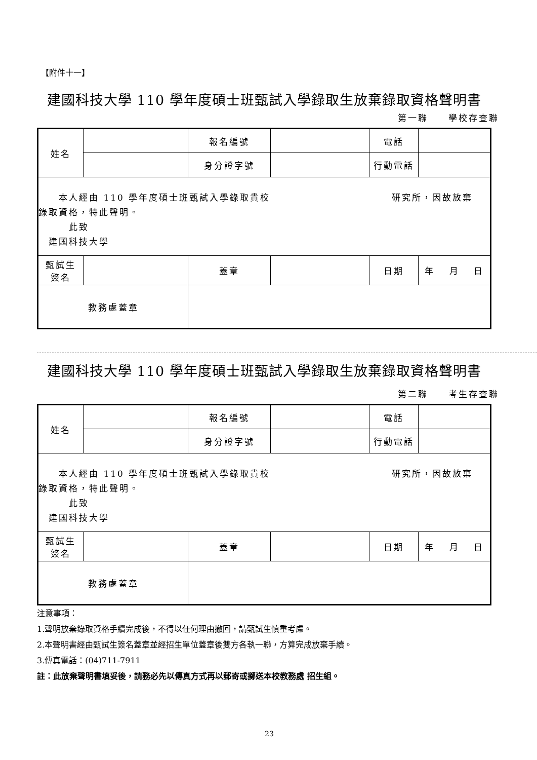【附件十一】
建國科技大學 110 學年度碩士班甄試入學錄取生放棄錄取資格聲明書
第一聯　　學校存查聯
| 姓名 | | | 報名編號 | | 電話 | |
| | | | 身分證字號 | | 行動電話 | |
| 本人經由 110 學年度碩士班甄試入學錄取貴校 研究所，因故放棄 錄取資格，特此聲明。 此致 建國科技大學 | | | | | | |
| 甄試生 簽名 | | | 蓋章 | | 日期 | 年 月 日 |
| 教務處蓋章 | | | | | | |
建國科技大學 110 學年度碩士班甄試入學錄取生放棄錄取資格聲明書
第二聯　　考生存查聯
| 姓名 | | | 報名編號 | | 電話 | |
| | | | 身分證字號 | | 行動電話 | |
| 本人經由 110 學年度碩士班甄試入學錄取貴校 研究所，因故放棄 錄取資格，特此聲明。 此致 建國科技大學 | | | | | | |
| 甄試生 簽名 | | | 蓋章 | | 日期 | 年 月 日 |
| 教務處蓋章 | | | | | | |
注意事項：
1.聲明放棄錄取資格手續完成後，不得以任何理由撤回，請甄試生慎重考慮。
2.本聲明書經由甄試生簽名蓋章並經招生單位蓋章後雙方各執一聯，方算完成放棄手續。
3.傳真電話：(04)711-7911
註：此放棄聲明書填妥後，請務必先以傳真方式再以郵寄或擲送本校教務處 招生組。
23